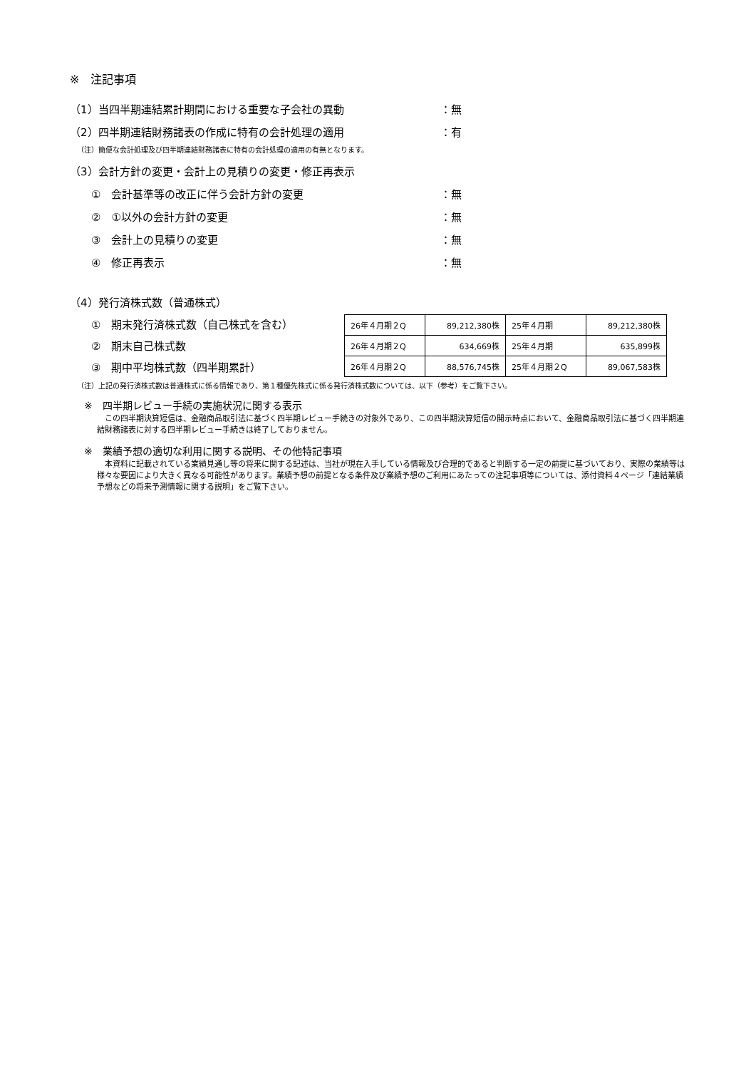※　注記事項
（1）当四半期連結累計期間における重要な子会社の異動 ：無
（2）四半期連結財務諸表の作成に特有の会計処理の適用 ：有
（注）簡便な会計処理及び四半期連結財務諸表に特有の会計処理の適用の有無となります。
（3）会計方針の変更・会計上の見積りの変更・修正再表示
①　会計基準等の改正に伴う会計方針の変更 ：無
②　①以外の会計方針の変更 ：無
③　会計上の見積りの変更 ：無
④　修正再表示 ：無
（4）発行済株式数（普通株式）
①　期末発行済株式数（自己株式を含む）
②　期末自己株式数
③　期中平均株式数（四半期累計）
| 26年４月期２Q | 89,212,380株 | 25年４月期 | 89,212,380株 |
| 26年４月期２Q | 634,669株 | 25年４月期 | 635,899株 |
| 26年４月期２Q | 88,576,745株 | 25年４月期２Q | 89,067,583株 |
（注）上記の発行済株式数は普通株式に係る情報であり、第１種優先株式に係る発行済株式数については、以下（参考）をご覧下さい。
※　四半期レビュー手続の実施状況に関する表示
この四半期決算短信は、金融商品取引法に基づく四半期レビュー手続きの対象外であり、この四半期決算短信の開示時点において、金融商品取引法に基づく四半期連結財務諸表に対する四半期レビュー手続きは終了しておりません。
※　業績予想の適切な利用に関する説明、その他特記事項
本資料に記載されている業績見通し等の将来に関する記述は、当社が現在入手している情報及び合理的であると判断する一定の前提に基づいており、実際の業績等は様々な要因により大きく異なる可能性があります。業績予想の前提となる条件及び業績予想のご利用にあたっての注記事項等については、添付資料４ページ「連結業績予想などの将来予測情報に関する説明」をご覧下さい。